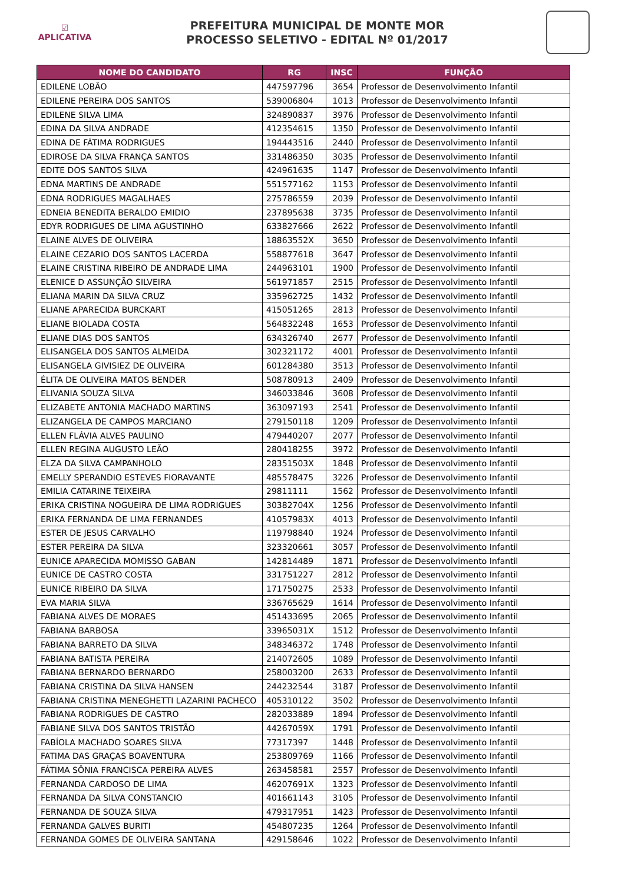☑
APLICATIVA
PREFEITURA MUNICIPAL DE MONTE MOR
PROCESSO SELETIVO - EDITAL Nº 01/2017
| NOME DO CANDIDATO | RG | INSC | FUNÇÃO |
| --- | --- | --- | --- |
| EDILENE LOBÃO | 447597796 | 3654 | Professor de Desenvolvimento Infantil |
| EDILENE PEREIRA DOS SANTOS | 539006804 | 1013 | Professor de Desenvolvimento Infantil |
| EDILENE SILVA LIMA | 324890837 | 3976 | Professor de Desenvolvimento Infantil |
| EDINA DA SILVA ANDRADE | 412354615 | 1350 | Professor de Desenvolvimento Infantil |
| EDINA DE FÁTIMA RODRIGUES | 194443516 | 2440 | Professor de Desenvolvimento Infantil |
| EDIROSE DA SILVA FRANÇA SANTOS | 331486350 | 3035 | Professor de Desenvolvimento Infantil |
| EDITE DOS SANTOS SILVA | 424961635 | 1147 | Professor de Desenvolvimento Infantil |
| EDNA MARTINS DE ANDRADE | 551577162 | 1153 | Professor de Desenvolvimento Infantil |
| EDNA RODRIGUES MAGALHAES | 275786559 | 2039 | Professor de Desenvolvimento Infantil |
| EDNEIA BENEDITA BERALDO EMIDIO | 237895638 | 3735 | Professor de Desenvolvimento Infantil |
| EDYR RODRIGUES DE LIMA AGUSTINHO | 633827666 | 2622 | Professor de Desenvolvimento Infantil |
| ELAINE ALVES DE OLIVEIRA | 18863552X | 3650 | Professor de Desenvolvimento Infantil |
| ELAINE CEZARIO DOS SANTOS LACERDA | 558877618 | 3647 | Professor de Desenvolvimento Infantil |
| ELAINE CRISTINA RIBEIRO DE ANDRADE LIMA | 244963101 | 1900 | Professor de Desenvolvimento Infantil |
| ELENICE D ASSUNÇÃO SILVEIRA | 561971857 | 2515 | Professor de Desenvolvimento Infantil |
| ELIANA MARIN DA SILVA CRUZ | 335962725 | 1432 | Professor de Desenvolvimento Infantil |
| ELIANE APARECIDA BURCKART | 415051265 | 2813 | Professor de Desenvolvimento Infantil |
| ELIANE BIOLADA COSTA | 564832248 | 1653 | Professor de Desenvolvimento Infantil |
| ELIANE DIAS DOS SANTOS | 634326740 | 2677 | Professor de Desenvolvimento Infantil |
| ELISANGELA DOS SANTOS ALMEIDA | 302321172 | 4001 | Professor de Desenvolvimento Infantil |
| ELISANGELA GIVISIEZ DE OLIVEIRA | 601284380 | 3513 | Professor de Desenvolvimento Infantil |
| ÉLITA DE OLIVEIRA MATOS BENDER | 508780913 | 2409 | Professor de Desenvolvimento Infantil |
| ELIVANIA SOUZA SILVA | 346033846 | 3608 | Professor de Desenvolvimento Infantil |
| ELIZABETE ANTONIA MACHADO MARTINS | 363097193 | 2541 | Professor de Desenvolvimento Infantil |
| ELIZANGELA DE CAMPOS MARCIANO | 279150118 | 1209 | Professor de Desenvolvimento Infantil |
| ELLEN FLÁVIA ALVES PAULINO | 479440207 | 2077 | Professor de Desenvolvimento Infantil |
| ELLEN REGINA AUGUSTO LEÃO | 280418255 | 3972 | Professor de Desenvolvimento Infantil |
| ELZA DA SILVA CAMPANHOLO | 28351503X | 1848 | Professor de Desenvolvimento Infantil |
| EMELLY SPERANDIO ESTEVES FIORAVANTE | 485578475 | 3226 | Professor de Desenvolvimento Infantil |
| EMILIA CATARINE TEIXEIRA | 29811111 | 1562 | Professor de Desenvolvimento Infantil |
| ERIKA CRISTINA NOGUEIRA DE LIMA RODRIGUES | 30382704X | 1256 | Professor de Desenvolvimento Infantil |
| ERIKA FERNANDA DE LIMA FERNANDES | 41057983X | 4013 | Professor de Desenvolvimento Infantil |
| ESTER DE JESUS CARVALHO | 119798840 | 1924 | Professor de Desenvolvimento Infantil |
| ESTER PEREIRA DA SILVA | 323320661 | 3057 | Professor de Desenvolvimento Infantil |
| EUNICE APARECIDA MOMISSO GABAN | 142814489 | 1871 | Professor de Desenvolvimento Infantil |
| EUNICE DE CASTRO COSTA | 331751227 | 2812 | Professor de Desenvolvimento Infantil |
| EUNICE RIBEIRO DA SILVA | 171750275 | 2533 | Professor de Desenvolvimento Infantil |
| EVA MARIA SILVA | 336765629 | 1614 | Professor de Desenvolvimento Infantil |
| FABIANA ALVES DE MORAES | 451433695 | 2065 | Professor de Desenvolvimento Infantil |
| FABIANA BARBOSA | 33965031X | 1512 | Professor de Desenvolvimento Infantil |
| FABIANA BARRETO DA SILVA | 348346372 | 1748 | Professor de Desenvolvimento Infantil |
| FABIANA BATISTA PEREIRA | 214072605 | 1089 | Professor de Desenvolvimento Infantil |
| FABIANA BERNARDO BERNARDO | 258003200 | 2633 | Professor de Desenvolvimento Infantil |
| FABIANA CRISTINA DA SILVA HANSEN | 244232544 | 3187 | Professor de Desenvolvimento Infantil |
| FABIANA CRISTINA MENEGHETTI LAZARINI PACHECO | 405310122 | 3502 | Professor de Desenvolvimento Infantil |
| FABIANA RODRIGUES DE CASTRO | 282033889 | 1894 | Professor de Desenvolvimento Infantil |
| FABIANE SILVA DOS SANTOS TRISTÃO | 44267059X | 1791 | Professor de Desenvolvimento Infantil |
| FABÍOLA MACHADO SOARES SILVA | 77317397 | 1448 | Professor de Desenvolvimento Infantil |
| FATIMA DAS GRAÇAS BOAVENTURA | 253809769 | 1166 | Professor de Desenvolvimento Infantil |
| FÁTIMA SÔNIA FRANCISCA PEREIRA ALVES | 263458581 | 2557 | Professor de Desenvolvimento Infantil |
| FERNANDA CARDOSO DE LIMA | 46207691X | 1323 | Professor de Desenvolvimento Infantil |
| FERNANDA DA SILVA CONSTANCIO | 401661143 | 3105 | Professor de Desenvolvimento Infantil |
| FERNANDA DE SOUZA SILVA | 479317951 | 1423 | Professor de Desenvolvimento Infantil |
| FERNANDA GALVES BURITI | 454807235 | 1264 | Professor de Desenvolvimento Infantil |
| FERNANDA GOMES DE OLIVEIRA SANTANA | 429158646 | 1022 | Professor de Desenvolvimento Infantil |